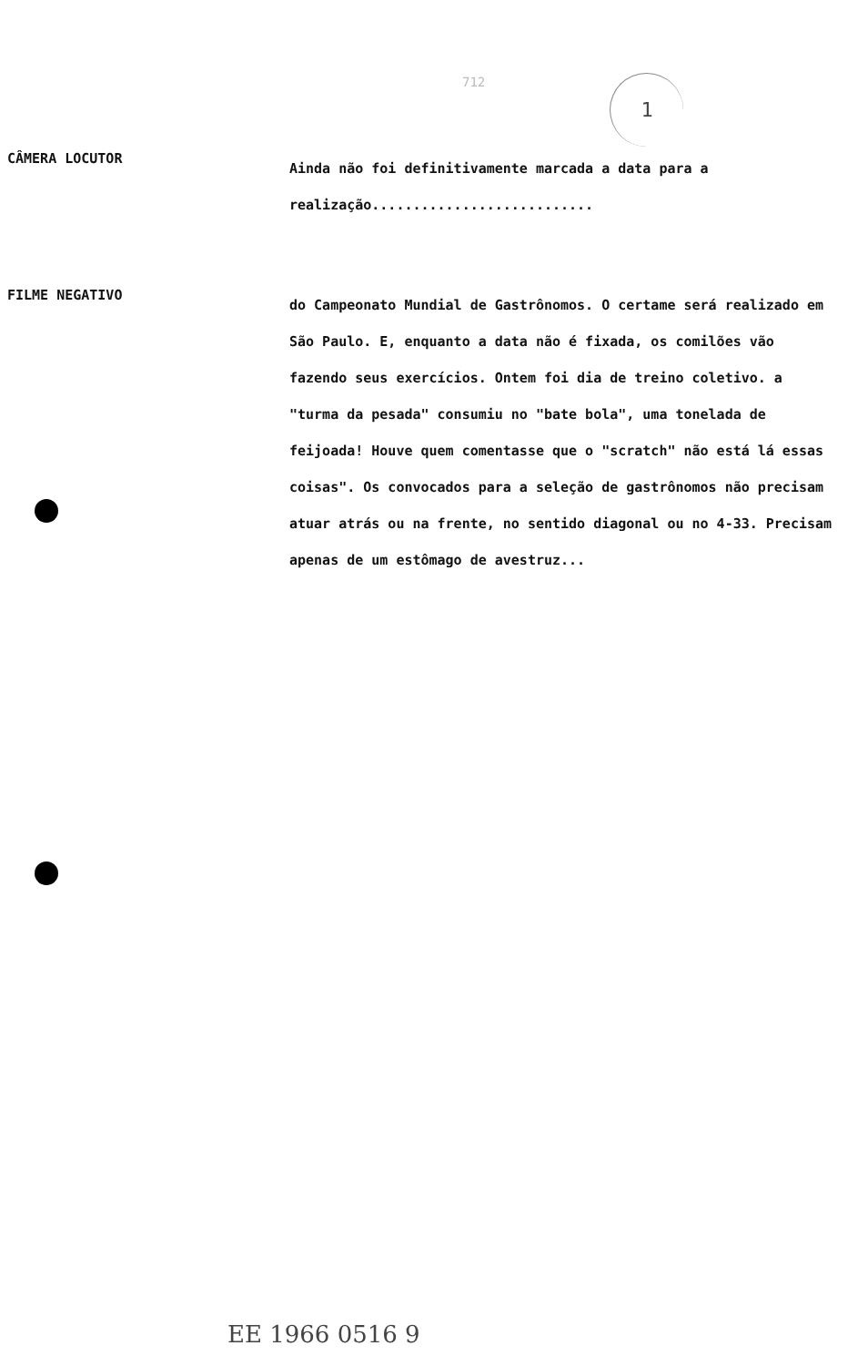712 1
CÂMERA LOCUTOR
Ainda não foi definitivamente marcada a data para a realização...........................
FILME NEGATIVO
do Campeonato Mundial de Gastrônomos. O certame será realizado em São Paulo. E, enquanto a data não é fixada, os comilões vão fazendo seus exercícios. Ontem foi dia de treino coletivo. a "turma da pesada" consumiu no "bate bola", uma tonelada de feijoada! Houve quem comentasse que o "scratch" não está lá essas coisas". Os convocados para a seleção de gastrônomos não precisam atuar atrás ou na frente, no sentido diagonal ou no 4-33. Precisam apenas de um estômago de avestruz...
EE 1966 0516 9